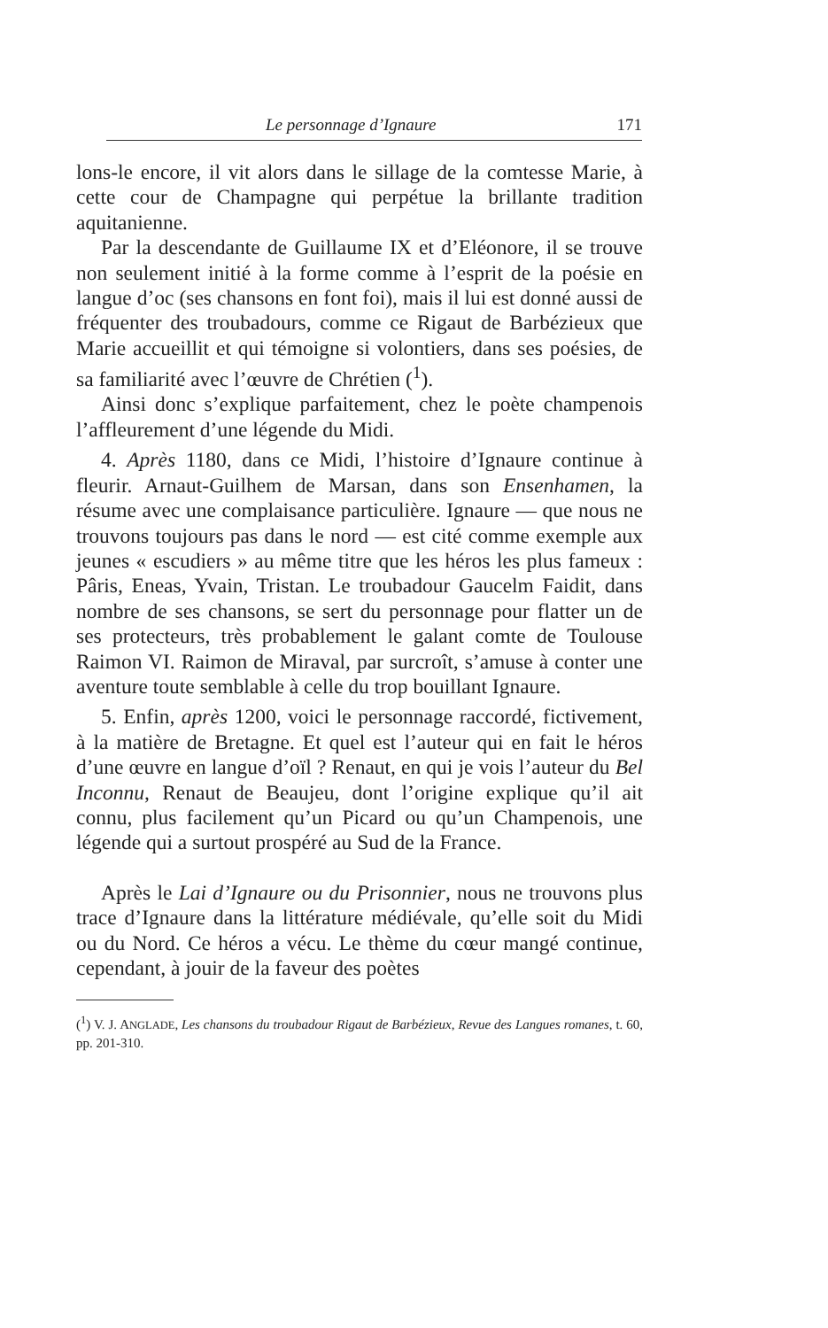Le personnage d’Ignaure 171
lons-le encore, il vit alors dans le sillage de la comtesse Marie, à cette cour de Champagne qui perpétue la brillante tradition aquitanienne.
Par la descendante de Guillaume IX et d’Eléonore, il se trouve non seulement initié à la forme comme à l’esprit de la poésie en langue d’oc (ses chansons en font foi), mais il lui est donné aussi de fréquenter des troubadours, comme ce Rigaut de Barbézieux que Marie accueillit et qui témoigne si volontiers, dans ses poésies, de sa familiarité avec l’œuvre de Chrétien (<sup>1</sup>).
Ainsi donc s’explique parfaitement, chez le poète champenois l’affleurement d’une légende du Midi.
4. Après 1180, dans ce Midi, l’histoire d’Ignaure continue à fleurir. Arnaut-Guilhem de Marsan, dans son Ensenhamen, la résume avec une complaisance particulière. Ignaure — que nous ne trouvons toujours pas dans le nord — est cité comme exemple aux jeunes « escudiers » au même titre que les héros les plus fameux : Pâris, Eneas, Yvain, Tristan. Le troubadour Gaucelm Faidit, dans nombre de ses chansons, se sert du personnage pour flatter un de ses protecteurs, très probablement le galant comte de Toulouse Raimon VI. Raimon de Miraval, par surcroît, s’amuse à conter une aventure toute semblable à celle du trop bouillant Ignaure.
5. Enfin, après 1200, voici le personnage raccordé, fictivement, à la matière de Bretagne. Et quel est l’auteur qui en fait le héros d’une œuvre en langue d’oïl ? Renaut, en qui je vois l’auteur du Bel Inconnu, Renaut de Beaujeu, dont l’origine explique qu’il ait connu, plus facilement qu’un Picard ou qu’un Champenois, une légende qui a surtout prospéré au Sud de la France.
Après le Lai d’Ignaure ou du Prisonnier, nous ne trouvons plus trace d’Ignaure dans la littérature médiévale, qu’elle soit du Midi ou du Nord. Ce héros a vécu. Le thème du cœur mangé continue, cependant, à jouir de la faveur des poètes
(<sup>1</sup>) V. J. ANGLADE, Les chansons du troubadour Rigaut de Barbézieux, Revue des Langues romanes, t. 60, pp. 201-310.